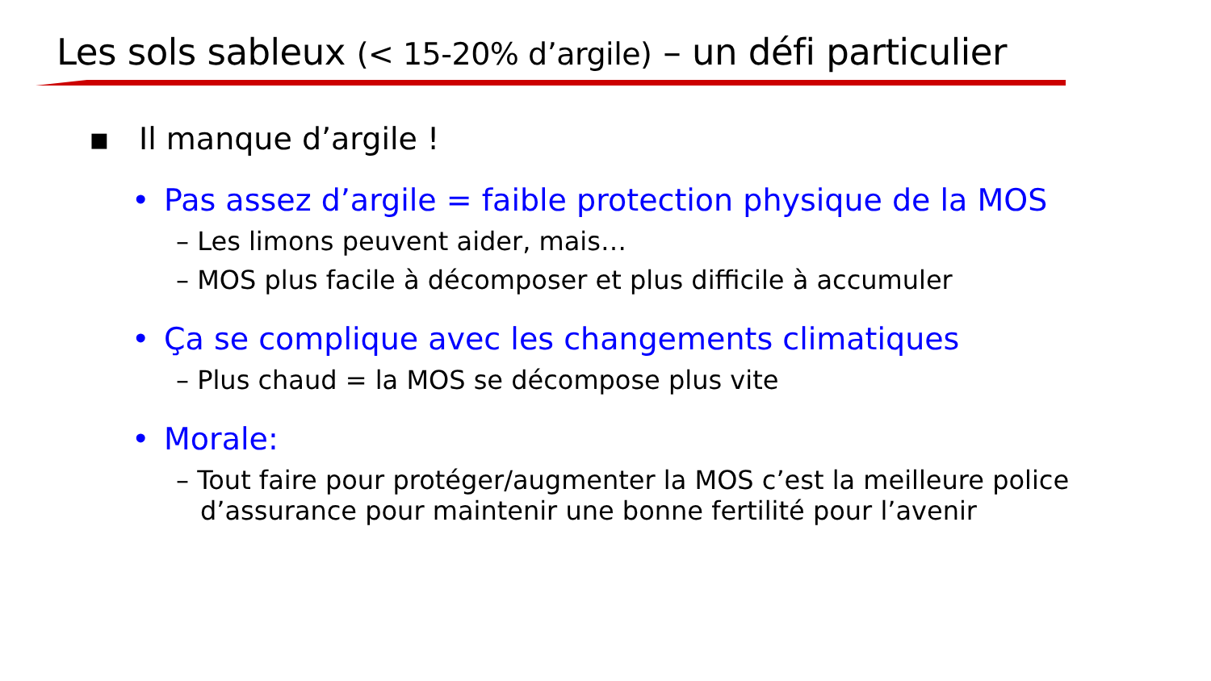Les sols sableux (< 15-20% d’argile) – un défi particulier
▪ Il manque d’argile !
• Pas assez d’argile = faible protection physique de la MOS
– Les limons peuvent aider, mais…
– MOS plus facile à décomposer et plus difficile à accumuler
• Ça se complique avec les changements climatiques
– Plus chaud = la MOS se décompose plus vite
• Morale:
– Tout faire pour protéger/augmenter la MOS c’est la meilleure police d’assurance pour maintenir une bonne fertilité pour l’avenir